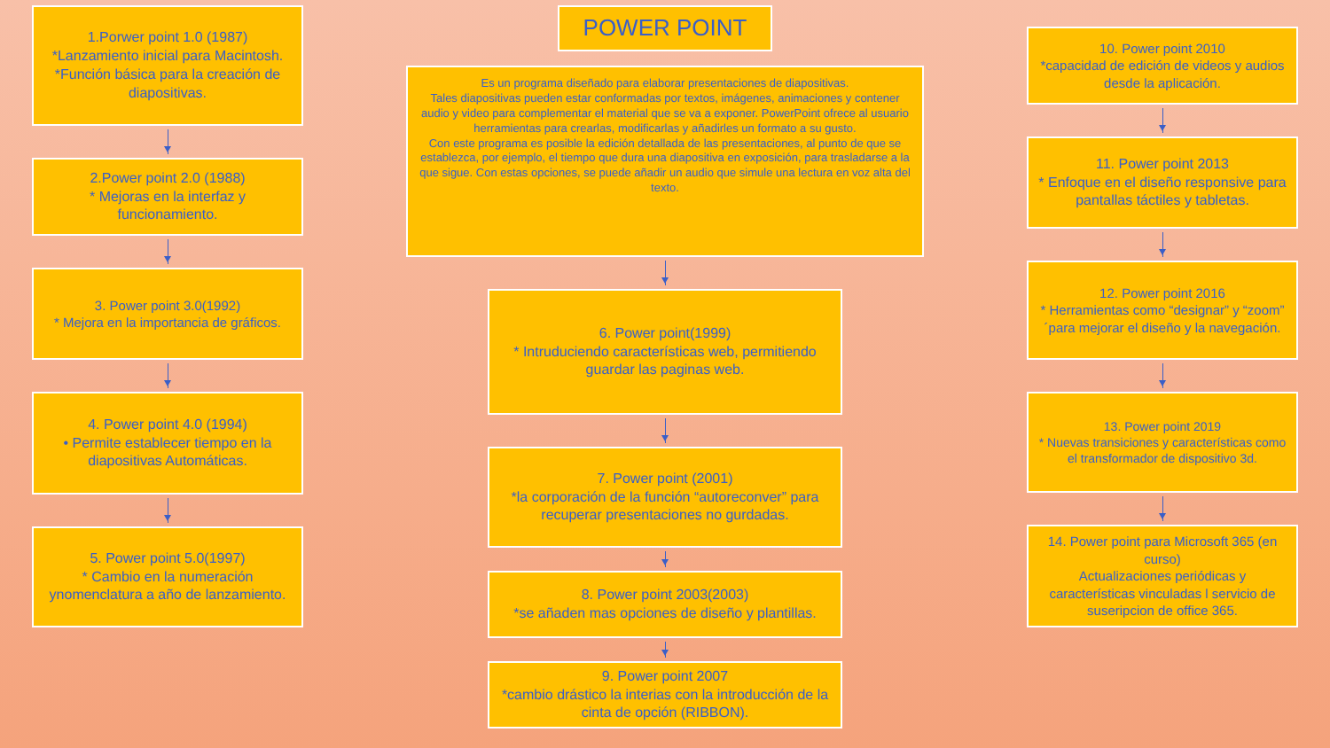1.Porwer point 1.0 (1987)
*Lanzamiento inicial para Macintosh.
*Función básica para la creación de diapositivas.
2.Power point 2.0 (1988)
* Mejoras en la interfaz y funcionamiento.
3. Power point 3.0(1992)
* Mejora en la importancia de gráficos.
4. Power point 4.0 (1994)
• Permite establecer tiempo en la diapositivas Automáticas.
5. Power point 5.0(1997)
* Cambio en la numeración ynomenclatura a año de lanzamiento.
POWER POINT
Es un programa diseñado para elaborar presentaciones de diapositivas.
Tales diapositivas pueden estar conformadas por textos, imágenes, animaciones y contener audio y video para complementar el material que se va a exponer. PowerPoint ofrece al usuario herramientas para crearlas, modificarlas y añadirles un formato a su gusto.
Con este programa es posible la edición detallada de las presentaciones, al punto de que se establezca, por ejemplo, el tiempo que dura una diapositiva en exposición, para trasladarse a la que sigue. Con estas opciones, se puede añadir un audio que simule una lectura en voz alta del texto.
6. Power point(1999)
* Intruduciendo características web, permitiendo guardar las paginas web.
7. Power point (2001)
*la corporación de la función “autoreconver” para recuperar presentaciones no gurdadas.
8. Power point 2003(2003)
*se añaden mas opciones de diseño y plantillas.
9. Power point 2007
*cambio drástico la interias con la introducción de la cinta de opción (RIBBON).
10. Power point 2010
*capacidad de edición de videos y audios desde la aplicación.
11. Power point 2013
* Enfoque en el diseño responsive para pantallas táctiles y tabletas.
12. Power point 2016
* Herramientas como “designar” y “zoom” ´para mejorar el diseño y la navegación.
13. Power point 2019
* Nuevas transiciones y características como el transformador de dispositivo 3d.
14. Power point para Microsoft 365 (en curso)
Actualizaciones periódicas y características vinculadas l servicio de suseripcion de office 365.